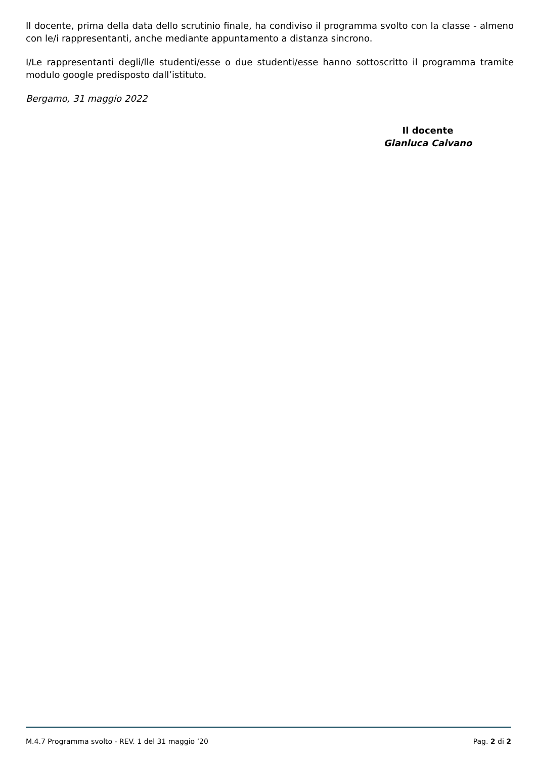Il docente, prima della data dello scrutinio finale, ha condiviso il programma svolto con la classe - almeno con le/i rappresentanti, anche mediante appuntamento a distanza sincrono.
I/Le rappresentanti degli/lle studenti/esse o due studenti/esse hanno sottoscritto il programma tramite modulo google predisposto dall’istituto.
Bergamo, 31 maggio 2022
Il docente
Gianluca Caivano
M.4.7 Programma svolto - REV. 1 del 31 maggio ’20 Pag. 2 di 2